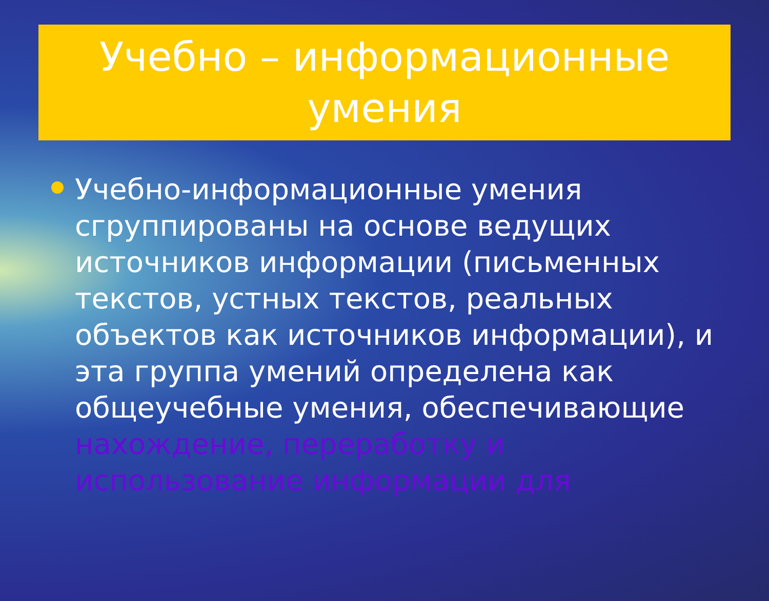Учебно – информационные
умения
Учебно-информационные умения сгруппированы на основе ведущих источников информации (письменных текстов, устных текстов, реальных объектов как источников информации), и эта группа умений определена как общеучебные умения, обеспечивающие нахождение, переработку и использование информации для